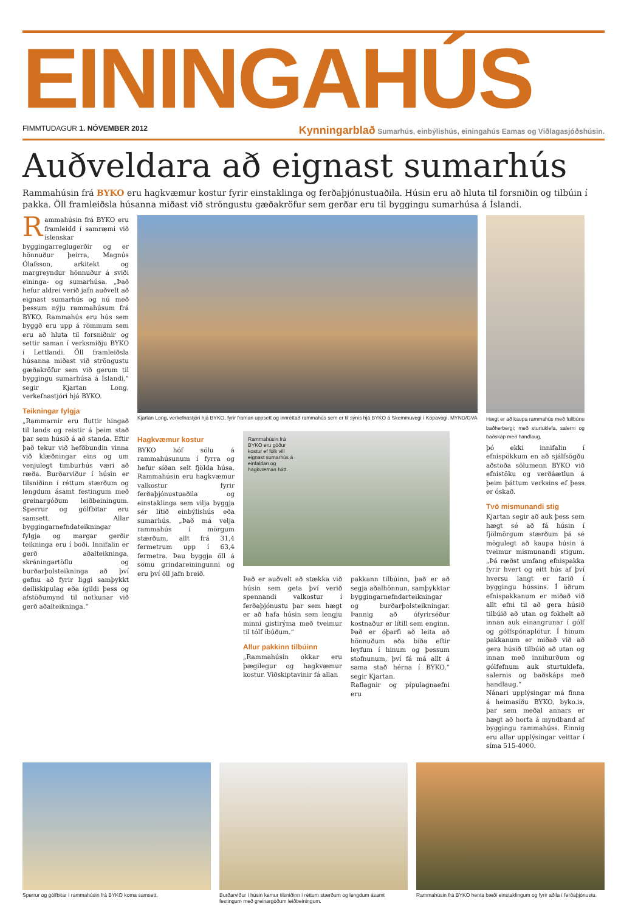EININGAHÚS
FIMMTUDAGUR 1. NÓVEMBER 2012 Kynningarblað Sumarhús, einbýlishús, einingahús Eamas og Viðlagasjóðshúsin.
Auðveldara að eignast sumarhús
Rammahúsin frá BYKO eru hagkvæmur kostur fyrir einstaklinga og ferðaþjónustuaðila. Húsin eru að hluta til forsniðin og tilbúin í pakka. Öll framleiðsla húsanna miðast við ströngustu gæðakröfur sem gerðar eru til byggingu sumarhúsa á Íslandi.
Rammahúsin frá BYKO eru framleidd í samræmi við íslenskar byggingarreglugerðir og er hönnuður þeirra, Magnús Ólafsson, arkitekt og margreyndur hönnuður á sviði eininga- og sumarhúsa. „Það hefur aldrei verið jafn auðvelt að eignast sumarhús og nú með þessum nýju rammahúsum frá BYKO. Rammahús eru hús sem byggð eru upp á römmum sem eru að hluta til forsniðnir og settir saman í verksmiðju BYKO í Lettlandi. Öll framleiðsla húsanna miðast við ströngustu gæðakröfur sem við gerum til byggingu sumarhúsa á Íslandi,“ segir Kjartan Long, verkefnastjóri hjá BYKO.
Teikningar fylgja
„Rammarnir eru fluttir hingað til lands og reistir á þeim stað þar sem húsið á að standa. Eftir það tekur við hefðbundin vinna við klæðningar eins og um venjulegt timburhús væri að ræða. Burðarviður í húsin er tilsniðinn í réttum stærðum og lengdum ásamt festingum með greinargóðum leiðbeiningum. Sperrur og gólfbitar eru samsett. Allar byggingarnefndateikningar fylgja og margar gerðir teikninga eru í boði. Innifalin er gerð aðalteikninga, skráningartöflu og burðarþolsteikninga að því gefnu að fyrir liggi samþykkt deiliskipulag eða ígildi þess og afstöðumynd til notkunar við gerð aðalteikninga.“
Kjartan Long, verkefnastjóri hjá BYKO, fyrir framan uppsett og innréttað rammahús sem er til sýnis hjá BYKO á Skemmuvegi í Kópavogi. MYND/GVA
Hagkvæmur kostur
BYKO hóf sölu á rammahúsunum í fyrra og hefur síðan selt fjölda húsa. Rammahúsin eru hagkvæmur valkostur fyrir ferðaþjónustuaðila og einstaklinga sem vilja byggja sér lítið einbýlishús eða sumarhús. „Það má velja rammahús í mörgum stærðum, allt frá 31,4 fermetrum upp í 63,4 fermetra. Þau byggja öll á sömu grindareiningunni og eru því öll jafn breið.
Rammahúsin frá BYKO eru góður kostur ef fólk vill eignast sumarhús á einfaldan og hagkvæman hátt.
Það er auðvelt að stækka við húsin sem geta því verið spennandi valkostur í ferðaþjónustu þar sem hægt er að hafa húsin sem lengju minni gistirýma með tveimur til tólf íbúðum.“
Allur pakkinn tilbúinn
„Rammahúsin okkar eru þægilegur og hagkvæmur kostur. Viðskiptavinir fá allan
pakkann tilbúinn, það er að segja aðalhönnun, samþykktar byggingarnefndarteikningar og burðarþolsteikningar. Þannig að ófyrirséður kostnaður er lítill sem enginn. Það er óþarfi að leita að hönnuðum eða bíða eftir leyfum í hinum og þessum stofnunum, því fá má allt á sama stað hérna í BYKO,“ segir Kjartan.
Raflagnir og pípulagnaefni eru
Hægt er að kaupa rammahús með fullbúnu baðherbergi; með sturtuklefa, salerni og baðskáp með handlaug.
þó ekki innifalin í efnispökkum en að sjálfsögðu aðstoða sölumenn BYKO við efnistöku og verðáætlun á þeim þáttum verksins ef þess er óskað.
Tvö mismunandi stig
Kjartan segir að auk þess sem hægt sé að fá húsin í fjölmörgum stærðum þá sé mögulegt að kaupa húsin á tveimur mismunandi stigum. „Þá ræðst umfang efnispakka fyrir hvert og eitt hús af því hversu langt er farið í byggingu hússins. Í öðrum efnispakkanum er miðað við allt efni til að gera húsið tilbúið að utan og fokhelt að innan auk einangrunar í gólf og gólfspónaplötur. Í hinum pakkanum er miðað við að gera húsið tilbúið að utan og innan með innihurðum og gólfefnum auk sturtuklefa, salernis og baðskáps með handlaug.“
Nánari upplýsingar má finna á heimasíðu BYKO, byko.is, þar sem meðal annars er hægt að horfa á myndband af byggingu rammahúss. Einnig eru allar upplýsingar veittar í síma 515-4000.
Sperrur og gólfbitar í rammahúsin frá BYKO koma samsett.
Burðarviður í húsin kemur tilsniðinn í réttum stærðum og lengdum ásamt festingum með greinargóðum leiðbeiningum.
Rammahúsin frá BYKO henta bæði einstaklingum og fyrir aðila í ferðaþjónustu.